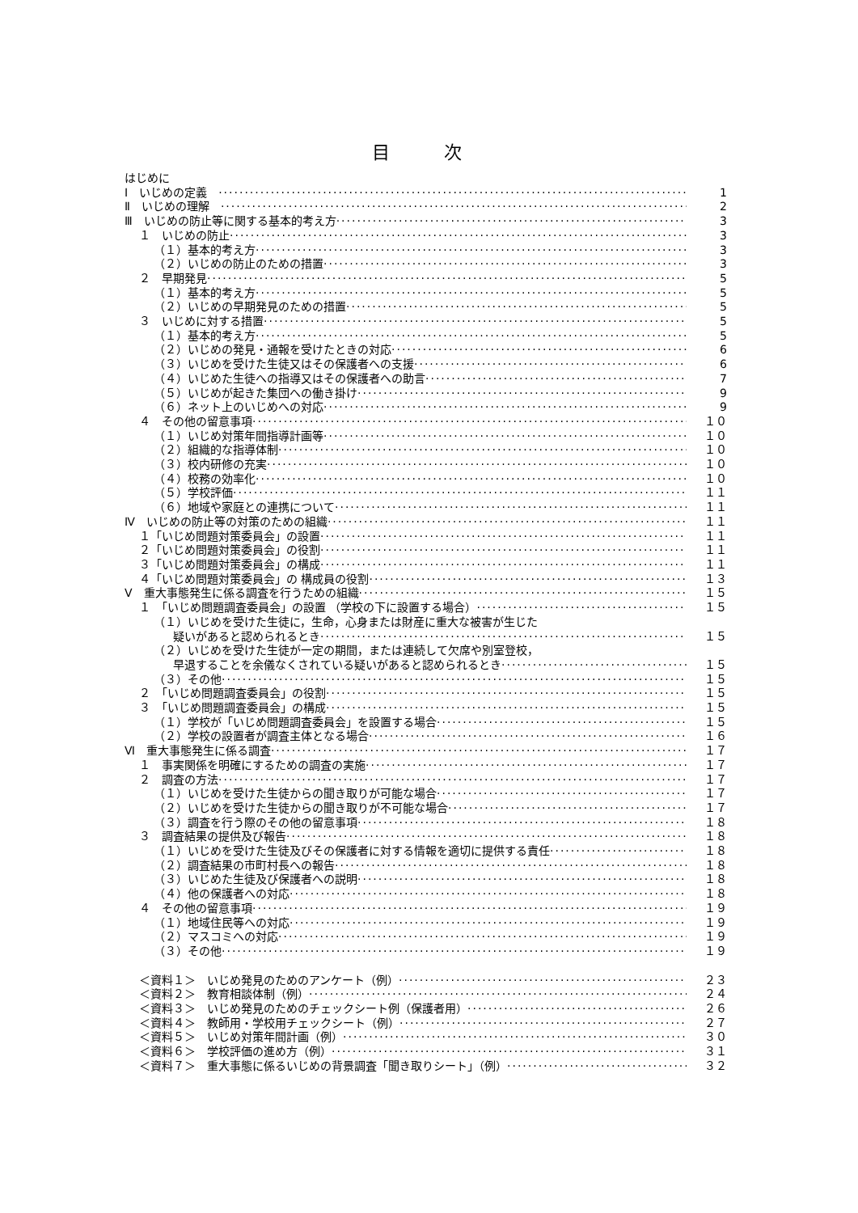目 次
はじめに
Ⅰ　いじめの定義　 1
Ⅱ　いじめの理解　 2
Ⅲ　いじめの防止等に関する基本的考え方 3
１　いじめの防止 3
（１）基本的考え方 3
（２）いじめの防止のための措置 3
２　早期発見 5
（１）基本的考え方 5
（２）いじめの早期発見のための措置 5
３　いじめに対する措置 5
（１）基本的考え方 5
（２）いじめの発見・通報を受けたときの対応 6
（３）いじめを受けた生徒又はその保護者への支援 6
（４）いじめた生徒への指導又はその保護者への助言 7
（５）いじめが起きた集団への働き掛け 9
（６）ネット上のいじめへの対応 9
４　その他の留意事項 １０
（１）いじめ対策年間指導計画等 １０
（２）組織的な指導体制 １０
（３）校内研修の充実 １０
（４）校務の効率化 １０
（５）学校評価 １１
（６）地域や家庭との連携について １１
Ⅳ　いじめの防止等の対策のための組織 １１
１「いじめ問題対策委員会」の設置 １１
２「いじめ問題対策委員会」の役割 １１
３「いじめ問題対策委員会」の構成 １１
４「いじめ問題対策委員会」の 構成員の役割 １３
Ⅴ　重大事態発生に係る調査を行うための組織 １５
１　「いじめ問題調査委員会」の設置 （学校の下に設置する場合） １５
（１）いじめを受けた生徒に，生命，心身または財産に重大な被害が生じた
疑いがあると認められるとき １５
（２）いじめを受けた生徒が一定の期間，または連続して欠席や別室登校，
早退することを余儀なくされている疑いがあると認められるとき １５
（３）その他 １５
２　「いじめ問題調査委員会」の役割 １５
３　「いじめ問題調査委員会」の構成 １５
（１）学校が「いじめ問題調査委員会」を設置する場合 １５
（２）学校の設置者が調査主体となる場合 １６
Ⅵ　重大事態発生に係る調査 １７
１　事実関係を明確にするための調査の実施 １７
２　調査の方法 １７
（１）いじめを受けた生徒からの聞き取りが可能な場合 １７
（２）いじめを受けた生徒からの聞き取りが不可能な場合 １７
（３）調査を行う際のその他の留意事項 １８
３　調査結果の提供及び報告 １８
（１）いじめを受けた生徒及びその保護者に対する情報を適切に提供する責任 １８
（２）調査結果の市町村長への報告 １８
（３）いじめた生徒及び保護者への説明 １８
（４）他の保護者への対応 １８
４　その他の留意事項 １９
（１）地域住民等への対応 １９
（２）マスコミへの対応 １９
（３）その他 １９
＜資料１＞　いじめ発見のためのアンケート（例） ２３
＜資料２＞　教育相談体制（例） ２４
＜資料３＞　いじめ発見のためのチェックシート例（保護者用） ２６
＜資料４＞　教師用・学校用チェックシート（例） ２７
＜資料５＞　いじめ対策年間計画（例） ３０
＜資料６＞　学校評価の進め方（例） ３１
＜資料７＞　重大事態に係るいじめの背景調査「聞き取りシート」（例） ３２